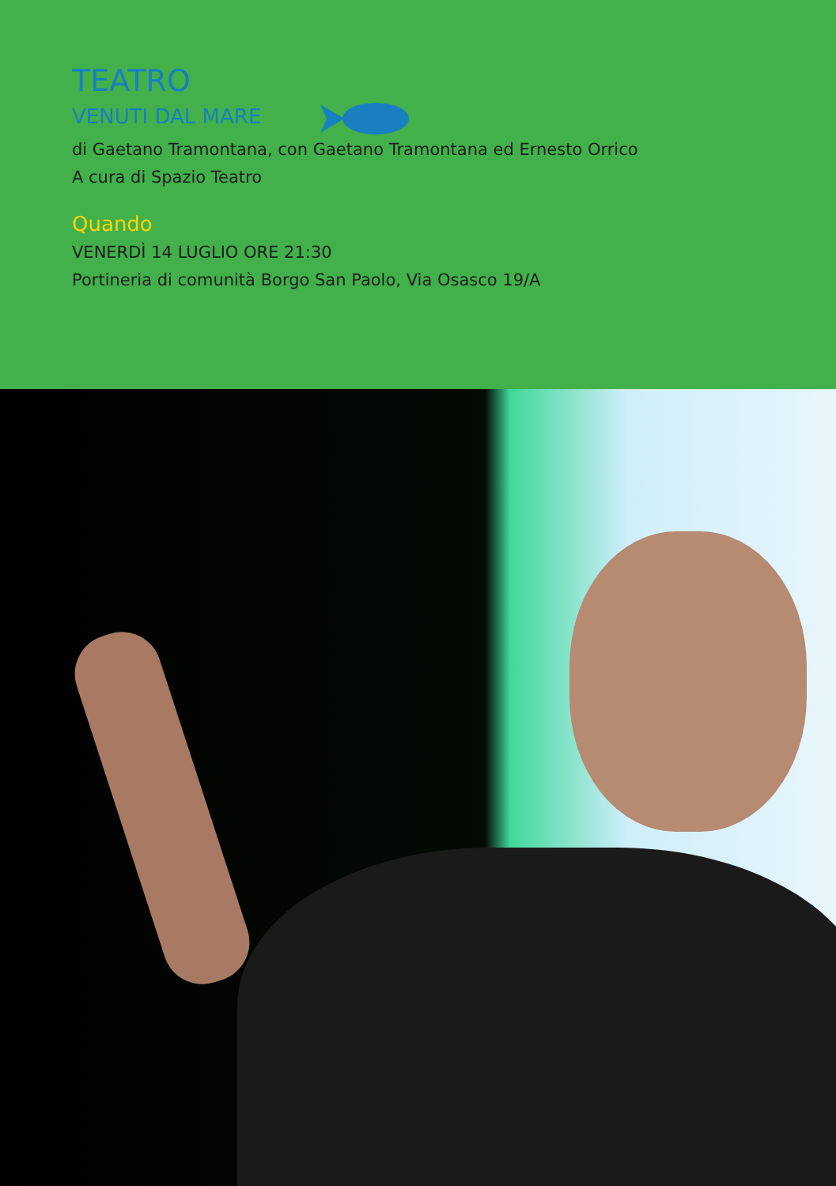TEATRO
VENUTI DAL MARE
di Gaetano Tramontana, con Gaetano Tramontana ed Ernesto Orrico
A cura di Spazio Teatro
Quando
VENERDÌ 14 LUGLIO ORE 21:30
Portineria di comunità Borgo San Paolo, Via Osasco 19/A